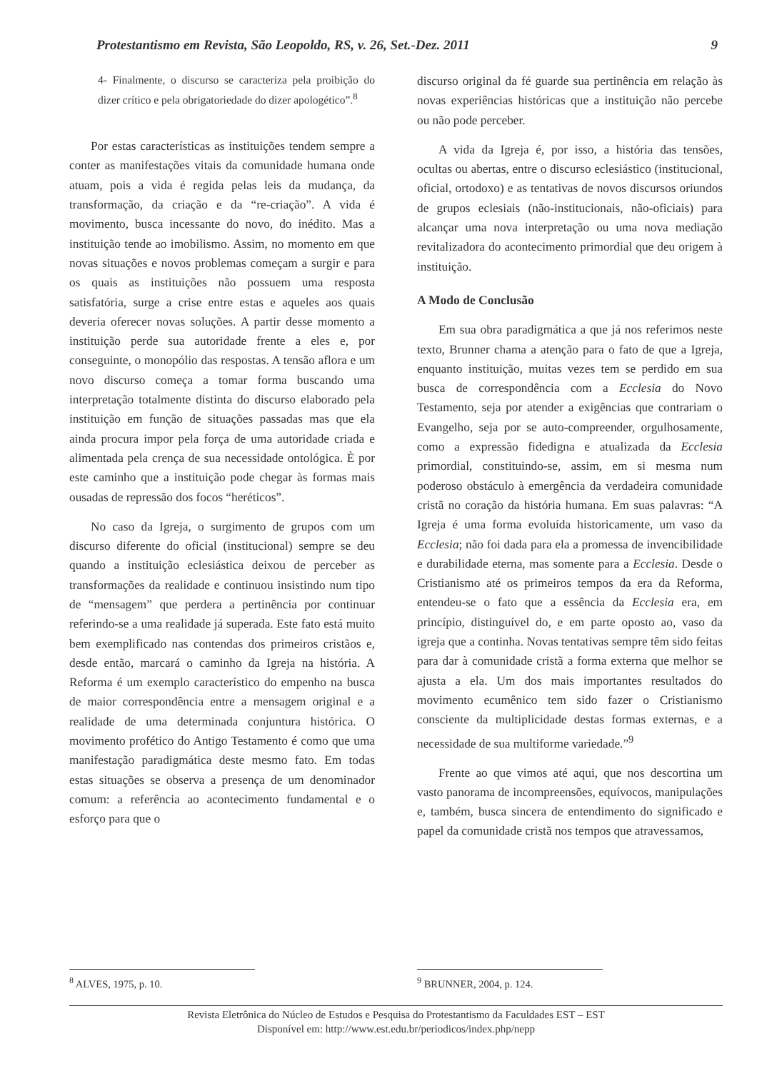Protestantismo em Revista, São Leopoldo, RS, v. 26, Set.-Dez. 2011 9
4- Finalmente, o discurso se caracteriza pela proibição do dizer crítico e pela obrigatoriedade do dizer apologético”.<sup>8</sup>
Por estas características as instituições tendem sempre a conter as manifestações vitais da comunidade humana onde atuam, pois a vida é regida pelas leis da mudança, da transformação, da criação e da “re-criação”. A vida é movimento, busca incessante do novo, do inédito. Mas a instituição tende ao imobilismo. Assim, no momento em que novas situações e novos problemas começam a surgir e para os quais as instituições não possuem uma resposta satisfatória, surge a crise entre estas e aqueles aos quais deveria oferecer novas soluções. A partir desse momento a instituição perde sua autoridade frente a eles e, por conseguinte, o monopólio das respostas. A tensão aflora e um novo discurso começa a tomar forma buscando uma interpretação totalmente distinta do discurso elaborado pela instituição em função de situações passadas mas que ela ainda procura impor pela força de uma autoridade criada e alimentada pela crença de sua necessidade ontológica. È por este caminho que a instituição pode chegar às formas mais ousadas de repressão dos focos “heréticos”.
No caso da Igreja, o surgimento de grupos com um discurso diferente do oficial (institucional) sempre se deu quando a instituição eclesiástica deixou de perceber as transformações da realidade e continuou insistindo num tipo de “mensagem” que perdera a pertinência por continuar referindo-se a uma realidade já superada. Este fato está muito bem exemplificado nas contendas dos primeiros cristãos e, desde então, marcará o caminho da Igreja na história. A Reforma é um exemplo característico do empenho na busca de maior correspondência entre a mensagem original e a realidade de uma determinada conjuntura histórica. O movimento profético do Antigo Testamento é como que uma manifestação paradigmática deste mesmo fato. Em todas estas situações se observa a presença de um denominador comum: a referência ao acontecimento fundamental e o esforço para que o
discurso original da fé guarde sua pertinência em relação às novas experiências históricas que a instituição não percebe ou não pode perceber.
A vida da Igreja é, por isso, a história das tensões, ocultas ou abertas, entre o discurso eclesiástico (institucional, oficial, ortodoxo) e as tentativas de novos discursos oriundos de grupos eclesiais (não-institucionais, não-oficiais) para alcançar uma nova interpretação ou uma nova mediação revitalizadora do acontecimento primordial que deu origem à instituição.
A Modo de Conclusão
Em sua obra paradigmática a que já nos referimos neste texto, Brunner chama a atenção para o fato de que a Igreja, enquanto instituição, muitas vezes tem se perdido em sua busca de correspondência com a Ecclesia do Novo Testamento, seja por atender a exigências que contrariam o Evangelho, seja por se auto-compreender, orgulhosamente, como a expressão fidedigna e atualizada da Ecclesia primordial, constituindo-se, assim, em si mesma num poderoso obstáculo à emergência da verdadeira comunidade cristã no coração da história humana. Em suas palavras: “A Igreja é uma forma evoluída historicamente, um vaso da Ecclesia; não foi dada para ela a promessa de invencibilidade e durabilidade eterna, mas somente para a Ecclesia. Desde o Cristianismo até os primeiros tempos da era da Reforma, entendeu-se o fato que a essência da Ecclesia era, em princípio, distinguível do, e em parte oposto ao, vaso da igreja que a continha. Novas tentativas sempre têm sido feitas para dar à comunidade cristã a forma externa que melhor se ajusta a ela. Um dos mais importantes resultados do movimento ecumênico tem sido fazer o Cristianismo consciente da multiplicidade destas formas externas, e a necessidade de sua multiforme variedade.”<sup>9</sup>
Frente ao que vimos até aqui, que nos descortina um vasto panorama de incompreensões, equívocos, manipulações e, também, busca sincera de entendimento do significado e papel da comunidade cristã nos tempos que atravessamos,
<sup>8</sup> ALVES, 1975, p. 10. <sup>9</sup> BRUNNER, 2004, p. 124.
Revista Eletrônica do Núcleo de Estudos e Pesquisa do Protestantismo da Faculdades EST – EST
Disponível em: http://www.est.edu.br/periodicos/index.php/nepp